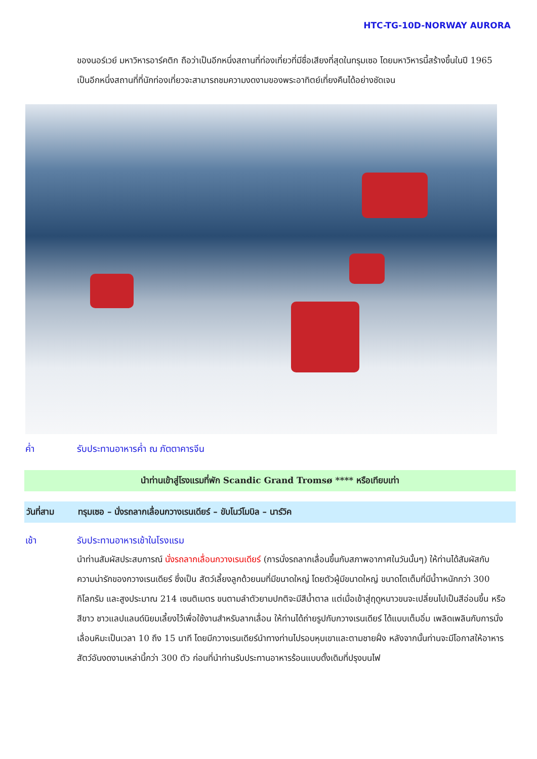HTC-TG-10D-NORWAY AURORA
ของนอร์เวย์ มหาวิหารอาร์คติก ถือว่าเป็นอีกหนึ่งสถานที่ท่องเที่ยวที่มีชื่อเสียงที่สุดในทรุมเซอ โดยมหาวิหารนี้สร้างขึ้นในปี 1965 เป็นอีกหนึ่งสถานที่ที่นักท่องเที่ยวจะสามารถชมความงดงามของพระอาทิตย์เที่ยงคืนได้อย่างชัดเจน
ค่ำ รับประทานอาหารค่ำ ณ ภัตตาคารจีน
นำท่านเข้าสู่โรงแรมที่พัก Scandic Grand Tromsø **** หรือเทียบเท่า
วันที่สาม ทรุมเซอ – นั่งรถลากเลื่อนกวางเรนเดียร์ – ขับโนว์โมบิล – นาร์วิค
เช้า รับประทานอาหารเช้าในโรงแรม
นำท่านสัมผัสประสบการณ์ นั่งรถลากเลื่อนกวางเรนเดียร์ (การนั่งรถลากเลื่อนขึ้นกับสภาพอากาศในวันนั้นๆ) ให้ท่านได้สัมผัสกับความน่ารักของกวางเรนเดียร์ ซึ่งเป็น สัตว์เลี้ยงลูกด้วยนมที่มีขนาดใหญ่ โดยตัวผู้มีขนาดใหญ่ ขนาดโตเต็มที่มีน้ำาหนักกว่า 300 กิโลกรัม และสูงประมาณ 214 เซนติเมตร ขนตามลำตัวยามปกติจะมีสีน้ำตาล แต่เมื่อเข้าสู่ฤดูหนาวขนจะเปลี่ยนไปเป็นสีอ่อนขึ้น หรือสีขาว ชาวแลปแลนด์นิยมเลี้ยงไว้เพื่อใช้งานสำหรับลากเลื่อน ให้ท่านได้ถ่ายรูปกับกวางเรนเดียร์ ได้แบบเต็มอิ่ม เพลิดเพลินกับการนั่งเลื่อนหิมะเป็นเวลา 10 ถึง 15 นาที โดยมีกวางเรนเดียร์นำทางท่านไปรอบหุบเขาและตามชายฝั่ง หลังจากนั้นท่านจะมีโอกาสให้อาหารสัตว์อันงดงามเหล่านี้กว่า 300 ตัว ก่อนที่นำท่านรับประทานอาหารร้อนแบบดั้งเดิมที่ปรุงบนไฟ